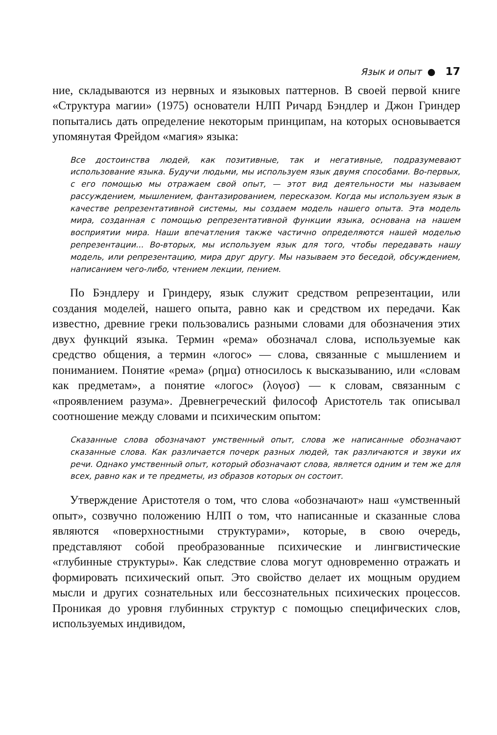Язык и опыт ● 17
ние, складываются из нервных и языковых паттернов. В своей первой книге «Структура магии» (1975) основатели НЛП Ричард Бэндлер и Джон Гриндер попытались дать определение некоторым принципам, на которых основывается упомянутая Фрейдом «магия» языка:
Все достоинства людей, как позитивные, так и негативные, подразумевают использование языка. Будучи людьми, мы используем язык двумя способами. Во-первых, с его помощью мы отражаем свой опыт, — этот вид деятельности мы называем рассуждением, мышлением, фантазированием, пересказом. Когда мы используем язык в качестве репрезентативной системы, мы создаем модель нашего опыта. Эта модель мира, созданная с помощью репрезентативной функции языка, основана на нашем восприятии мира. Наши впечатления также частично определяются нашей моделью репрезентации... Во-вторых, мы используем язык для того, чтобы передавать нашу модель, или репрезентацию, мира друг другу. Мы называем это беседой, обсуждением, написанием чего-либо, чтением лекции, пением.
По Бэндлеру и Гриндеру, язык служит средством репрезентации, или создания моделей, нашего опыта, равно как и средством их передачи. Как известно, древние греки пользовались разными словами для обозначения этих двух функций языка. Термин «рема» обозначал слова, используемые как средство общения, а термин «логос» — слова, связанные с мышлением и пониманием. Понятие «рема» (ρημα) относилось к высказыванию, или «словам как предметам», а понятие «логос» (λογοσ) — к словам, связанным с «проявлением разума». Древнегреческий философ Аристотель так описывал соотношение между словами и психическим опытом:
Сказанные слова обозначают умственный опыт, слова же написанные обозначают сказанные слова. Как различается почерк разных людей, так различаются и звуки их речи. Однако умственный опыт, который обозначают слова, является одним и тем же для всех, равно как и те предметы, из образов которых он состоит.
Утверждение Аристотеля о том, что слова «обозначают» наш «умственный опыт», созвучно положению НЛП о том, что написанные и сказанные слова являются «поверхностными структурами», которые, в свою очередь, представляют собой преобразованные психические и лингвистические «глубинные структуры». Как следствие слова могут одновременно отражать и формировать психический опыт. Это свойство делает их мощным орудием мысли и других сознательных или бессознательных психических процессов. Проникая до уровня глубинных структур с помощью специфических слов, используемых индивидом,